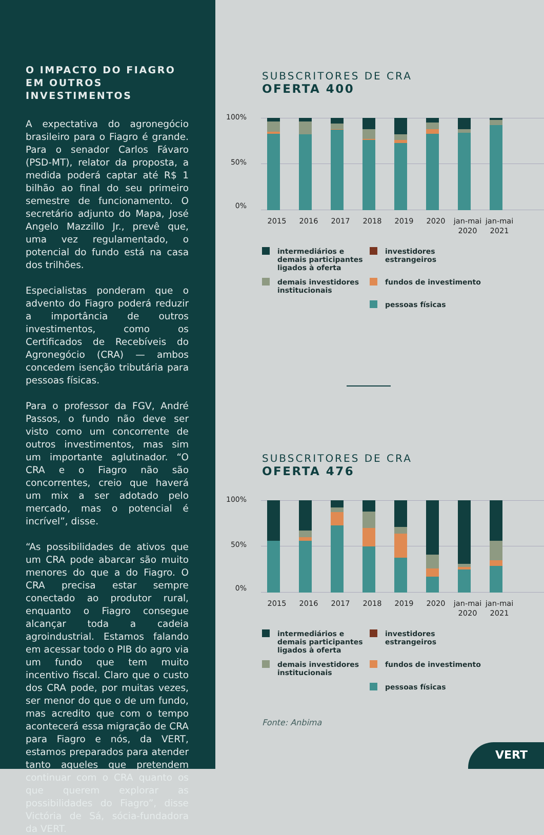O IMPACTO DO FIAGRO
EM OUTROS INVESTIMENTOS
A expectativa do agronegócio brasileiro para o Fiagro é grande. Para o senador Carlos Fávaro (PSD-MT), relator da proposta, a medida poderá captar até R$ 1 bilhão ao final do seu primeiro semestre de funcionamento. O secretário adjunto do Mapa, José Angelo Mazzillo Jr., prevê que, uma vez regulamentado, o potencial do fundo está na casa dos trilhões.
Especialistas ponderam que o advento do Fiagro poderá reduzir a importância de outros investimentos, como os Certificados de Recebíveis do Agronegócio (CRA) — ambos concedem isenção tributária para pessoas físicas.
Para o professor da FGV, André Passos, o fundo não deve ser visto como um concorrente de outros investimentos, mas sim um importante aglutinador. “O CRA e o Fiagro não são concorrentes, creio que haverá um mix a ser adotado pelo mercado, mas o potencial é incrível”, disse.
“As possibilidades de ativos que um CRA pode abarcar são muito menores do que a do Fiagro. O CRA precisa estar sempre conectado ao produtor rural, enquanto o Fiagro consegue alcançar toda a cadeia agroindustrial. Estamos falando em acessar todo o PIB do agro via um fundo que tem muito incentivo fiscal. Claro que o custo dos CRA pode, por muitas vezes, ser menor do que o de um fundo, mas acredito que com o tempo acontecerá essa migração de CRA para Fiagro e nós, da VERT, estamos preparados para atender tanto aqueles que pretendem continuar com o CRA quanto os que querem explorar as possibilidades do Fiagro”, disse Victória de Sá, sócia-fundadora da VERT.
SUBSCRITORES DE CRA
OFERTA 400
100%
50%
0%
2015 2016 2017 2018 2019 2020 jan-mai 2020
jan-mai 2021
intermediários e demais participantes ligados à oferta
investidores estrangeiros
demais investidores institucionais
fundos de investimento
pessoas físicas
SUBSCRITORES DE CRA
OFERTA 476
100%
50%
0%
2015 2016 2017 2018 2019 2020 jan-mai 2020
jan-mai 2021
intermediários e demais participantes ligados à oferta
investidores estrangeiros
demais investidores institucionais
fundos de investimento
pessoas físicas
Fonte: Anbima
VERT